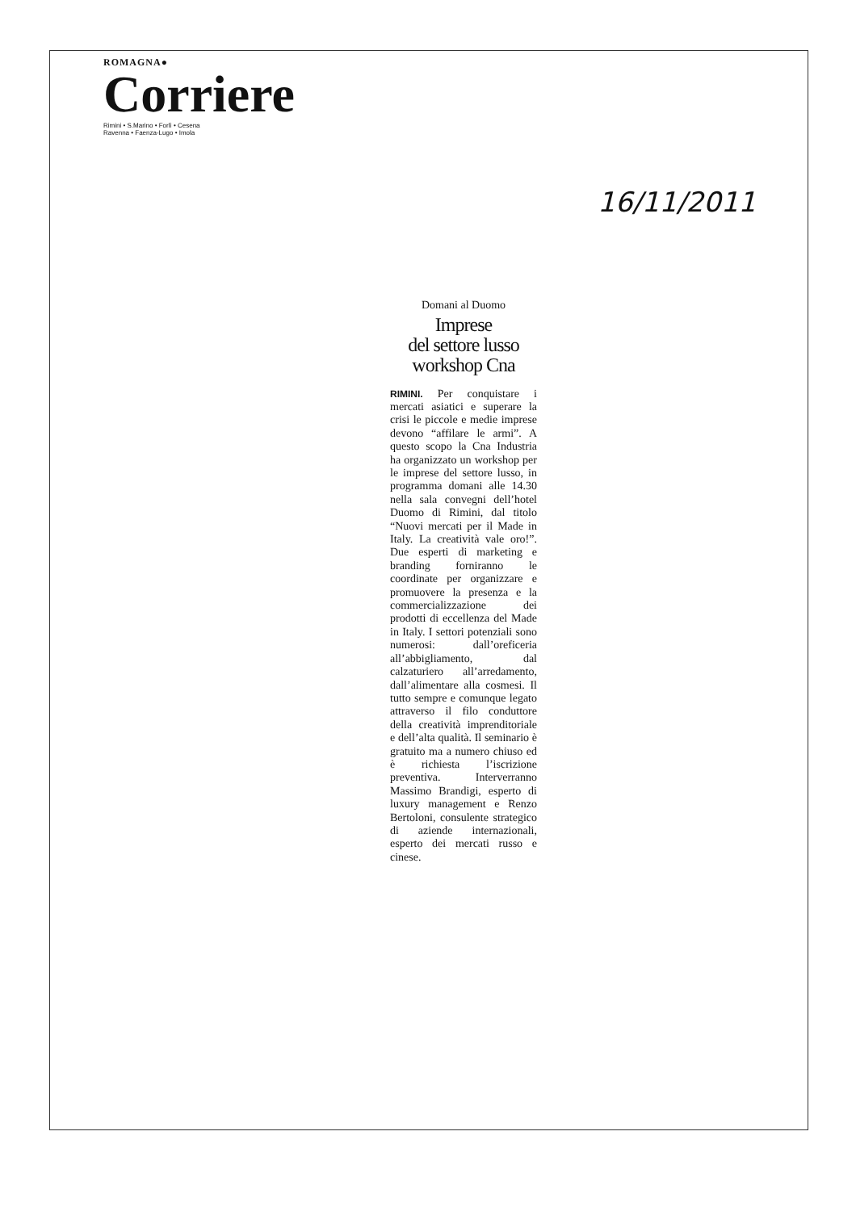ROMAGNA●
Corriere
Rimini • S.Marino • Forlì • Cesena
Ravenna • Faenza-Lugo • Imola
16/11/2011
Domani al Duomo
Imprese
del settore lusso
workshop Cna
RIMINI. Per conquistare i mercati asiatici e superare la crisi le piccole e medie imprese devono “affilare le armi”. A questo scopo la Cna Industria ha organizzato un workshop per le imprese del settore lusso, in programma domani alle 14.30 nella sala convegni dell’hotel Duomo di Rimini, dal titolo “Nuovi mercati per il Made in Italy. La creatività vale oro!”. Due esperti di marketing e branding forniranno le coordinate per organizzare e promuovere la presenza e la commercializzazione dei prodotti di eccellenza del Made in Italy. I settori potenziali sono numerosi: dall’oreficeria all’abbigliamento, dal calzaturiero all’arredamento, dall’alimentare alla cosmesi. Il tutto sempre e comunque legato attraverso il filo conduttore della creatività imprenditoriale e dell’alta qualità. Il seminario è gratuito ma a numero chiuso ed è richiesta l’iscrizione preventiva. Interverranno Massimo Brandigi, esperto di luxury management e Renzo Bertoloni, consulente strategico di aziende internazionali, esperto dei mercati russo e cinese.